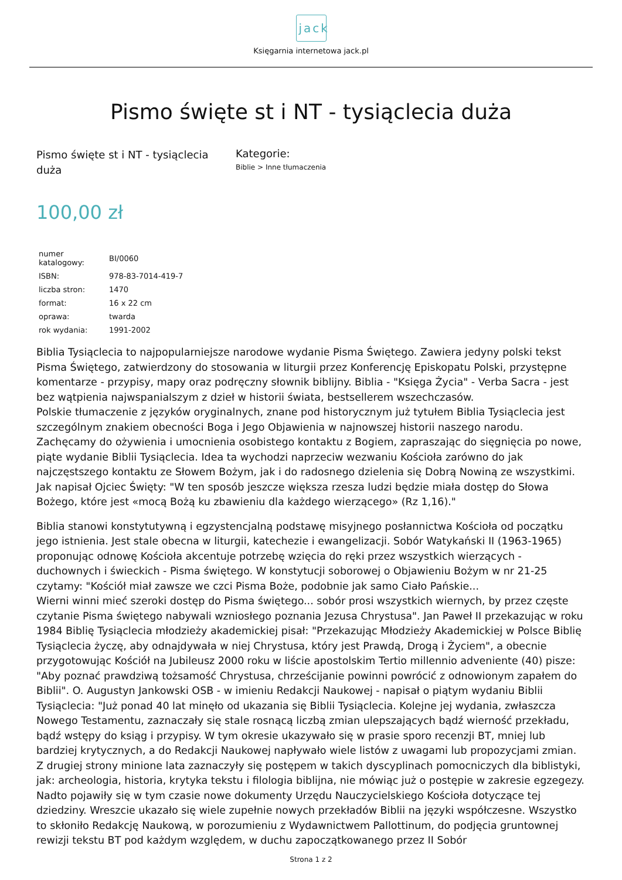jack
Księgarnia internetowa jack.pl
Pismo święte st i NT - tysiąclecia duża
Pismo święte st i NT - tysiąclecia duża
Kategorie:
Biblie > Inne tłumaczenia
100,00 zł
| numer katalogowy: | BI/0060 |
| ISBN: | 978-83-7014-419-7 |
| liczba stron: | 1470 |
| format: | 16 x 22 cm |
| oprawa: | twarda |
| rok wydania: | 1991-2002 |
Biblia Tysiąclecia to najpopularniejsze narodowe wydanie Pisma Świętego. Zawiera jedyny polski tekst Pisma Świętego, zatwierdzony do stosowania w liturgii przez Konferencję Episkopatu Polski, przystępne komentarze - przypisy, mapy oraz podręczny słownik biblijny. Biblia - "Księga Życia" - Verba Sacra - jest bez wątpienia najwspanialszym z dzieł w historii świata, bestsellerem wszechczasów.
Polskie tłumaczenie z języków oryginalnych, znane pod historycznym już tytułem Biblia Tysiąclecia jest szczególnym znakiem obecności Boga i Jego Objawienia w najnowszej historii naszego narodu. Zachęcamy do ożywienia i umocnienia osobistego kontaktu z Bogiem, zapraszając do sięgnięcia po nowe, piąte wydanie Biblii Tysiąclecia. Idea ta wychodzi naprzeciw wezwaniu Kościoła zarówno do jak najczęstszego kontaktu ze Słowem Bożym, jak i do radosnego dzielenia się Dobrą Nowiną ze wszystkimi. Jak napisał Ojciec Święty: "W ten sposób jeszcze większa rzesza ludzi będzie miała dostęp do Słowa Bożego, które jest «mocą Bożą ku zbawieniu dla każdego wierzącego» (Rz 1,16)."
Biblia stanowi konstytutywną i egzystencjalną podstawę misyjnego posłannictwa Kościoła od początku jego istnienia. Jest stale obecna w liturgii, katechezie i ewangelizacji. Sobór Watykański II (1963-1965) proponując odnowę Kościoła akcentuje potrzebę wzięcia do ręki przez wszystkich wierzących - duchownych i świeckich - Pisma świętego. W konstytucji soborowej o Objawieniu Bożym w nr 21-25 czytamy: "Kościół miał zawsze we czci Pisma Boże, podobnie jak samo Ciało Pańskie...
Wierni winni mieć szeroki dostęp do Pisma świętego... sobór prosi wszystkich wiernych, by przez częste czytanie Pisma świętego nabywali wzniosłego poznania Jezusa Chrystusa". Jan Paweł II przekazując w roku 1984 Biblię Tysiąclecia młodzieży akademickiej pisał: "Przekazując Młodzieży Akademickiej w Polsce Biblię Tysiąclecia życzę, aby odnajdywała w niej Chrystusa, który jest Prawdą, Drogą i Życiem", a obecnie przygotowując Kościół na Jubileusz 2000 roku w liście apostolskim Tertio millennio adveniente (40) pisze: "Aby poznać prawdziwą tożsamość Chrystusa, chrześcijanie powinni powrócić z odnowionym zapałem do Biblii". O. Augustyn Jankowski OSB - w imieniu Redakcji Naukowej - napisał o piątym wydaniu Biblii Tysiąclecia: "Już ponad 40 lat minęło od ukazania się Biblii Tysiąclecia. Kolejne jej wydania, zwłaszcza Nowego Testamentu, zaznaczały się stale rosnącą liczbą zmian ulepszających bądź wierność przekładu, bądź wstępy do ksiąg i przypisy. W tym okresie ukazywało się w prasie sporo recenzji BT, mniej lub bardziej krytycznych, a do Redakcji Naukowej napływało wiele listów z uwagami lub propozycjami zmian. Z drugiej strony minione lata zaznaczyły się postępem w takich dyscyplinach pomocniczych dla biblistyki, jak: archeologia, historia, krytyka tekstu i filologia biblijna, nie mówiąc już o postępie w zakresie egzegezy. Nadto pojawiły się w tym czasie nowe dokumenty Urzędu Nauczycielskiego Kościoła dotyczące tej dziedziny. Wreszcie ukazało się wiele zupełnie nowych przekładów Biblii na języki współczesne. Wszystko to skłoniło Redakcję Naukową, w porozumieniu z Wydawnictwem Pallottinum, do podjęcia gruntownej rewizji tekstu BT pod każdym względem, w duchu zapoczątkowanego przez II Sobór
Strona 1 z 2